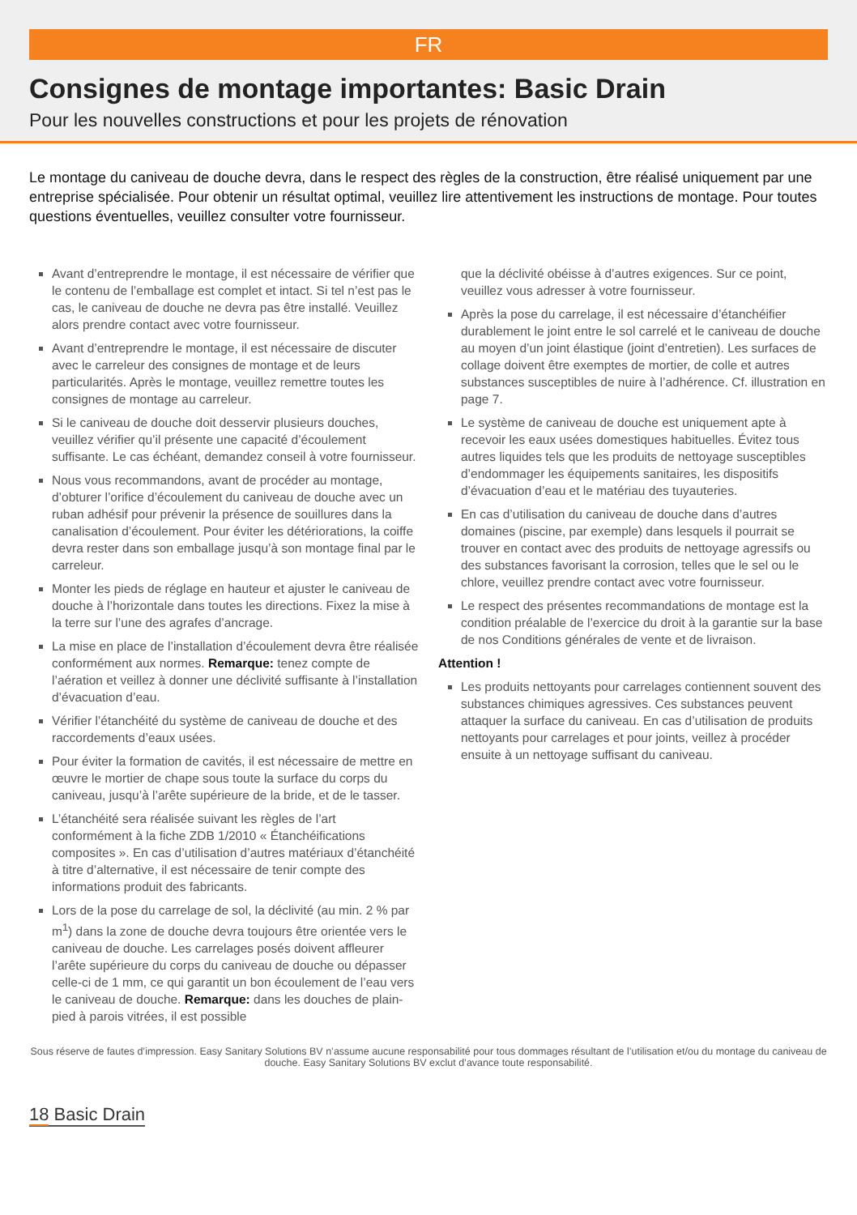FR
Consignes de montage importantes: Basic Drain
Pour les nouvelles constructions et pour les projets de rénovation
Le montage du caniveau de douche devra, dans le respect des règles de la construction, être réalisé uniquement par une entreprise spécialisée. Pour obtenir un résultat optimal, veuillez lire attentivement les instructions de montage. Pour toutes questions éventuelles, veuillez consulter votre fournisseur.
Avant d’entreprendre le montage, il est nécessaire de vérifier que le contenu de l’emballage est complet et intact. Si tel n’est pas le cas, le caniveau de douche ne devra pas être installé. Veuillez alors prendre contact avec votre fournisseur.
Avant d’entreprendre le montage, il est nécessaire de discuter avec le carreleur des consignes de montage et de leurs particularités. Après le montage, veuillez remettre toutes les consignes de montage au carreleur.
Si le caniveau de douche doit desservir plusieurs douches, veuillez vérifier qu’il présente une capacité d’écoulement suffisante. Le cas échéant, demandez conseil à votre fournisseur.
Nous vous recommandons, avant de procéder au montage, d’obturer l’orifice d’écoulement du caniveau de douche avec un ruban adhésif pour prévenir la présence de souillures dans la canalisation d’écoulement. Pour éviter les détériorations, la coiffe devra rester dans son emballage jusqu’à son montage final par le carreleur.
Monter les pieds de réglage en hauteur et ajuster le caniveau de douche à l’horizontale dans toutes les directions. Fixez la mise à la terre sur l’une des agrafes d’ancrage.
La mise en place de l’installation d’écoulement devra être réalisée conformément aux normes. Remarque: tenez compte de l’aération et veillez à donner une déclivité suffisante à l’installation d’évacuation d’eau.
Vérifier l’étanchéité du système de caniveau de douche et des raccordements d’eaux usées.
Pour éviter la formation de cavités, il est nécessaire de mettre en œuvre le mortier de chape sous toute la surface du corps du caniveau, jusqu’à l’arête supérieure de la bride, et de le tasser.
L’étanchéité sera réalisée suivant les règles de l’art conformément à la fiche ZDB 1/2010 « Étanchéifications composites ». En cas d’utilisation d’autres matériaux d’étanchéité à titre d’alternative, il est nécessaire de tenir compte des informations produit des fabricants.
Lors de la pose du carrelage de sol, la déclivité (au min. 2 % par m<sup>1</sup>) dans la zone de douche devra toujours être orientée vers le caniveau de douche. Les carrelages posés doivent affleurer l’arête supérieure du corps du caniveau de douche ou dépasser celle-ci de 1 mm, ce qui garantit un bon écoulement de l’eau vers le caniveau de douche. Remarque: dans les douches de plain-pied à parois vitrées, il est possible
que la déclivité obéisse à d’autres exigences. Sur ce point, veuillez vous adresser à votre fournisseur.
Après la pose du carrelage, il est nécessaire d’étanchéifier durablement le joint entre le sol carrelé et le caniveau de douche au moyen d’un joint élastique (joint d’entretien). Les surfaces de collage doivent être exemptes de mortier, de colle et autres substances susceptibles de nuire à l’adhérence. Cf. illustration en page 7.
Le système de caniveau de douche est uniquement apte à recevoir les eaux usées domestiques habituelles. Évitez tous autres liquides tels que les produits de nettoyage susceptibles d’endommager les équipements sanitaires, les dispositifs d’évacuation d’eau et le matériau des tuyauteries.
En cas d’utilisation du caniveau de douche dans d’autres domaines (piscine, par exemple) dans lesquels il pourrait se trouver en contact avec des produits de nettoyage agressifs ou des substances favorisant la corrosion, telles que le sel ou le chlore, veuillez prendre contact avec votre fournisseur.
Le respect des présentes recommandations de montage est la condition préalable de l’exercice du droit à la garantie sur la base de nos Conditions générales de vente et de livraison.
Attention !
Les produits nettoyants pour carrelages contiennent souvent des substances chimiques agressives. Ces substances peuvent attaquer la surface du caniveau. En cas d’utilisation de produits nettoyants pour carrelages et pour joints, veillez à procéder ensuite à un nettoyage suffisant du caniveau.
Sous réserve de fautes d’impression. Easy Sanitary Solutions BV n’assume aucune responsabilité pour tous dommages résultant de l’utilisation et/ou du montage du caniveau de douche. Easy Sanitary Solutions BV exclut d’avance toute responsabilité.
18 Basic Drain